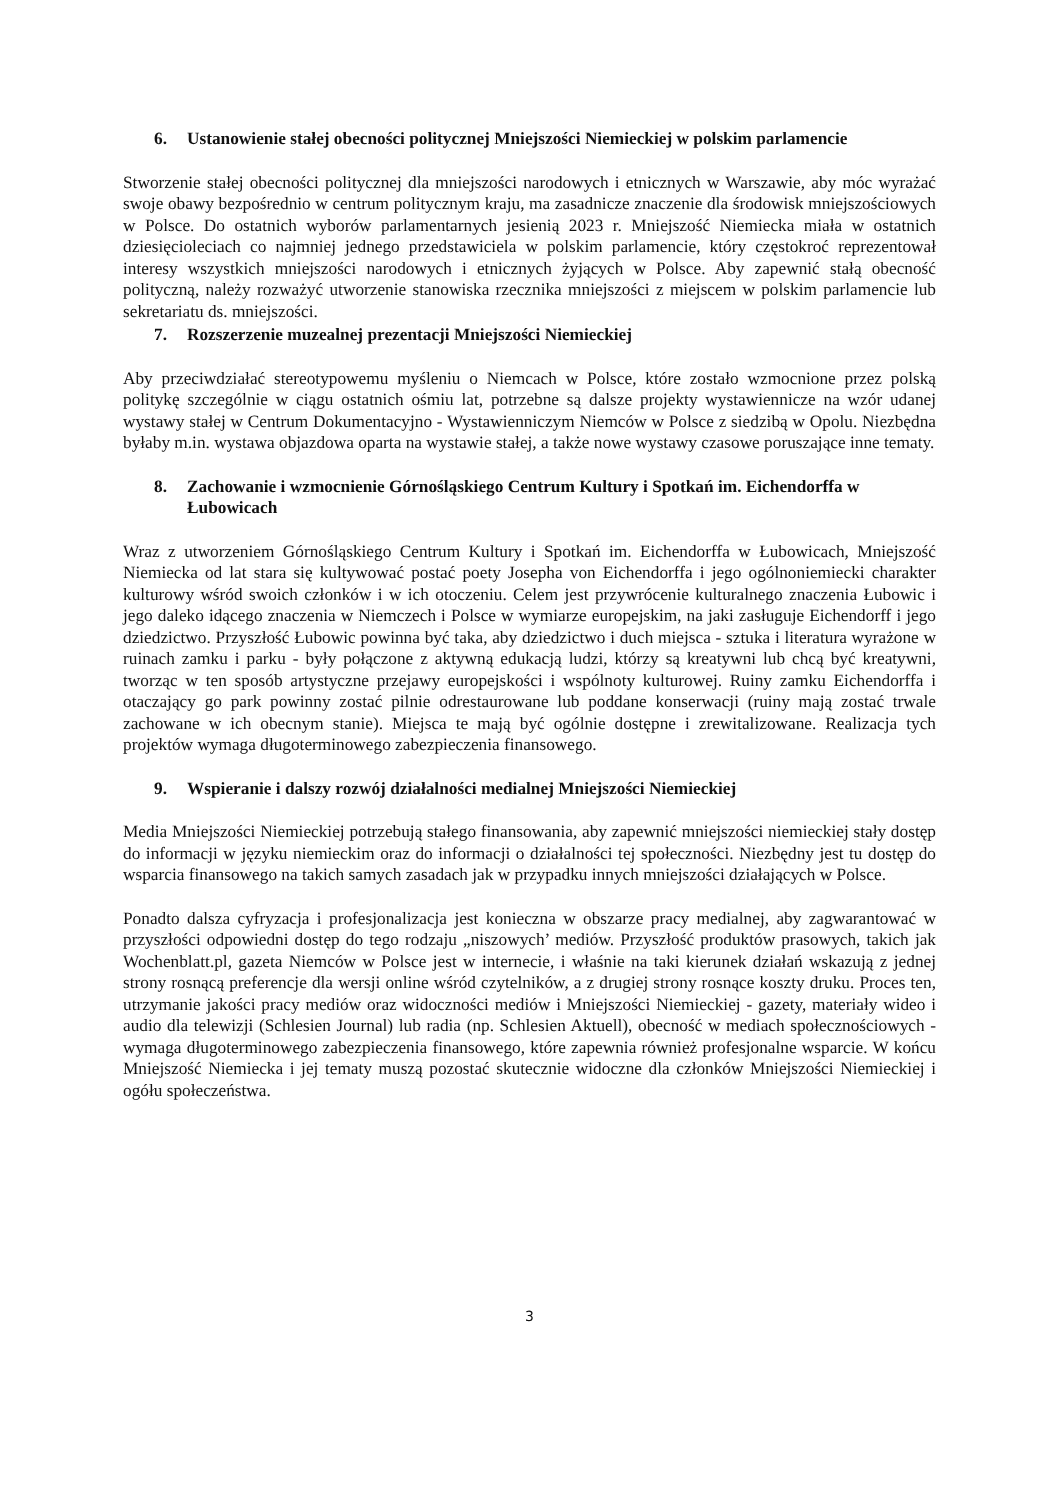6. Ustanowienie stałej obecności politycznej Mniejszości Niemieckiej w polskim parlamencie
Stworzenie stałej obecności politycznej dla mniejszości narodowych i etnicznych w Warszawie, aby móc wyrażać swoje obawy bezpośrednio w centrum politycznym kraju, ma zasadnicze znaczenie dla środowisk mniejszościowych w Polsce. Do ostatnich wyborów parlamentarnych jesienią 2023 r. Mniejszość Niemiecka miała w ostatnich dziesięcioleciach co najmniej jednego przedstawiciela w polskim parlamencie, który częstokroć reprezentował interesy wszystkich mniejszości narodowych i etnicznych żyjących w Polsce. Aby zapewnić stałą obecność polityczną, należy rozważyć utworzenie stanowiska rzecznika mniejszości z miejscem w polskim parlamencie lub sekretariatu ds. mniejszości.
7. Rozszerzenie muzealnej prezentacji Mniejszości Niemieckiej
Aby przeciwdziałać stereotypowemu myśleniu o Niemcach w Polsce, które zostało wzmocnione przez polską politykę szczególnie w ciągu ostatnich ośmiu lat, potrzebne są dalsze projekty wystawiennicze na wzór udanej wystawy stałej w Centrum Dokumentacyjno - Wystawienniczym Niemców w Polsce z siedzibą w Opolu. Niezbędna byłaby m.in. wystawa objazdowa oparta na wystawie stałej, a także nowe wystawy czasowe poruszające inne tematy.
8. Zachowanie i wzmocnienie Górnośląskiego Centrum Kultury i Spotkań im. Eichendorffa w Łubowicach
Wraz z utworzeniem Górnośląskiego Centrum Kultury i Spotkań im. Eichendorffa w Łubowicach, Mniejszość Niemiecka od lat stara się kultywować postać poety Josepha von Eichendorffa i jego ogólnoniemiecki charakter kulturowy wśród swoich członków i w ich otoczeniu. Celem jest przywrócenie kulturalnego znaczenia Łubowic i jego daleko idącego znaczenia w Niemczech i Polsce w wymiarze europejskim, na jaki zasługuje Eichendorff i jego dziedzictwo. Przyszłość Łubowic powinna być taka, aby dziedzictwo i duch miejsca - sztuka i literatura wyrażone w ruinach zamku i parku - były połączone z aktywną edukacją ludzi, którzy są kreatywni lub chcą być kreatywni, tworząc w ten sposób artystyczne przejawy europejskości i wspólnoty kulturowej. Ruiny zamku Eichendorffa i otaczający go park powinny zostać pilnie odrestaurowane lub poddane konserwacji (ruiny mają zostać trwale zachowane w ich obecnym stanie). Miejsca te mają być ogólnie dostępne i zrewitalizowane. Realizacja tych projektów wymaga długoterminowego zabezpieczenia finansowego.
9. Wspieranie i dalszy rozwój działalności medialnej Mniejszości Niemieckiej
Media Mniejszości Niemieckiej potrzebują stałego finansowania, aby zapewnić mniejszości niemieckiej stały dostęp do informacji w języku niemieckim oraz do informacji o działalności tej społeczności. Niezbędny jest tu dostęp do wsparcia finansowego na takich samych zasadach jak w przypadku innych mniejszości działających w Polsce.
Ponadto dalsza cyfryzacja i profesjonalizacja jest konieczna w obszarze pracy medialnej, aby zagwarantować w przyszłości odpowiedni dostęp do tego rodzaju „niszowych’ mediów. Przyszłość produktów prasowych, takich jak Wochenblatt.pl, gazeta Niemców w Polsce jest w internecie, i właśnie na taki kierunek działań wskazują z jednej strony rosnącą preferencje dla wersji online wśród czytelników, a z drugiej strony rosnące koszty druku. Proces ten, utrzymanie jakości pracy mediów oraz widoczności mediów i Mniejszości Niemieckiej - gazety, materiały wideo i audio dla telewizji (Schlesien Journal) lub radia (np. Schlesien Aktuell), obecność w mediach społecznościowych - wymaga długoterminowego zabezpieczenia finansowego, które zapewnia również profesjonalne wsparcie. W końcu Mniejszość Niemiecka i jej tematy muszą pozostać skutecznie widoczne dla członków Mniejszości Niemieckiej i ogółu społeczeństwa.
3